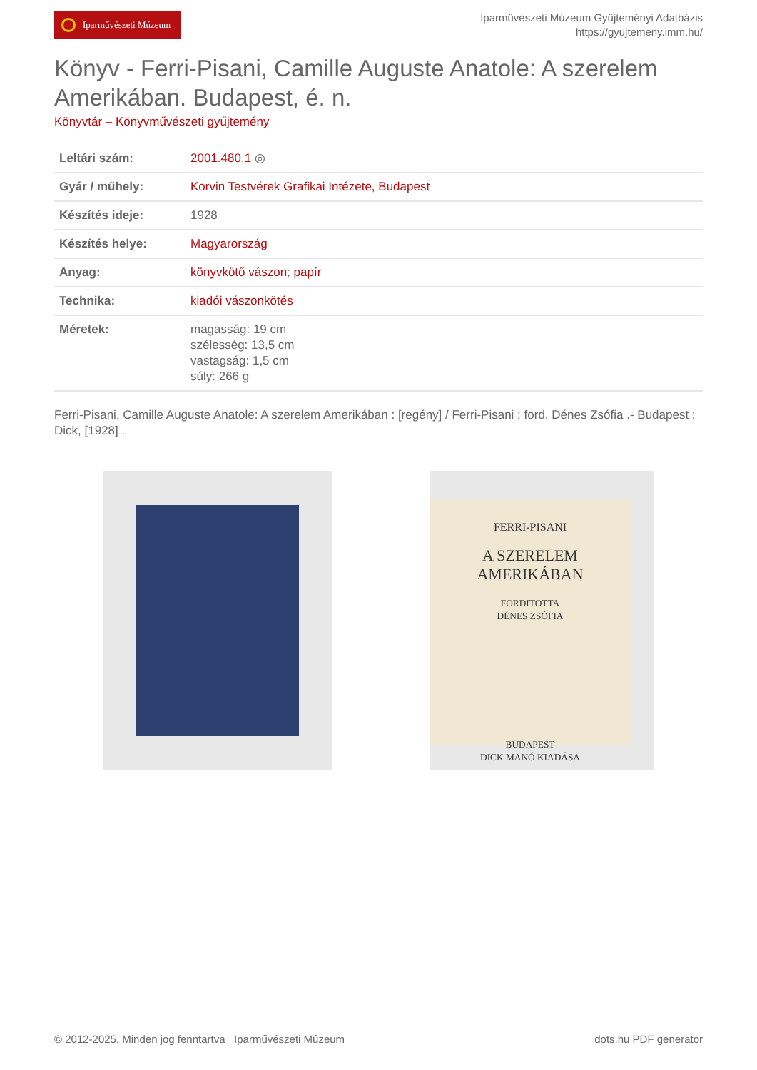Iparművészeti Múzeum
Iparművészeti Múzeum Gyűjteményi Adatbázis
https://gyujtemeny.imm.hu/
Könyv - Ferri-Pisani, Camille Auguste Anatole: A szerelem Amerikában. Budapest, é. n.
Könyvtár – Könyvművészeti gyűjtemény
| Leltári szám: | 2001.480.1 ◎ |
| Gyár / műhely: | Korvin Testvérek Grafikai Intézete, Budapest |
| Készítés ideje: | 1928 |
| Készítés helye: | Magyarország |
| Anyag: | könyvkötő vászon ; papír |
| Technika: | kiadói vászonkötés |
| Méretek: | magasság: 19 cm szélesség: 13,5 cm vastagság: 1,5 cm súly: 266 g |
Ferri-Pisani, Camille Auguste Anatole: A szerelem Amerikában : [regény] / Ferri-Pisani ; ford. Dénes Zsófia .- Budapest : Dick, [1928] .
FERRI-PISANI
A SZERELEM
AMERIKÁBAN
FORDITOTTA
DÉNES ZSÓFIA
BUDAPEST
DICK MANÓ KIADÁSA
© 2012-2025, Minden jog fenntartva Iparművészeti Múzeum dots.hu PDF generator